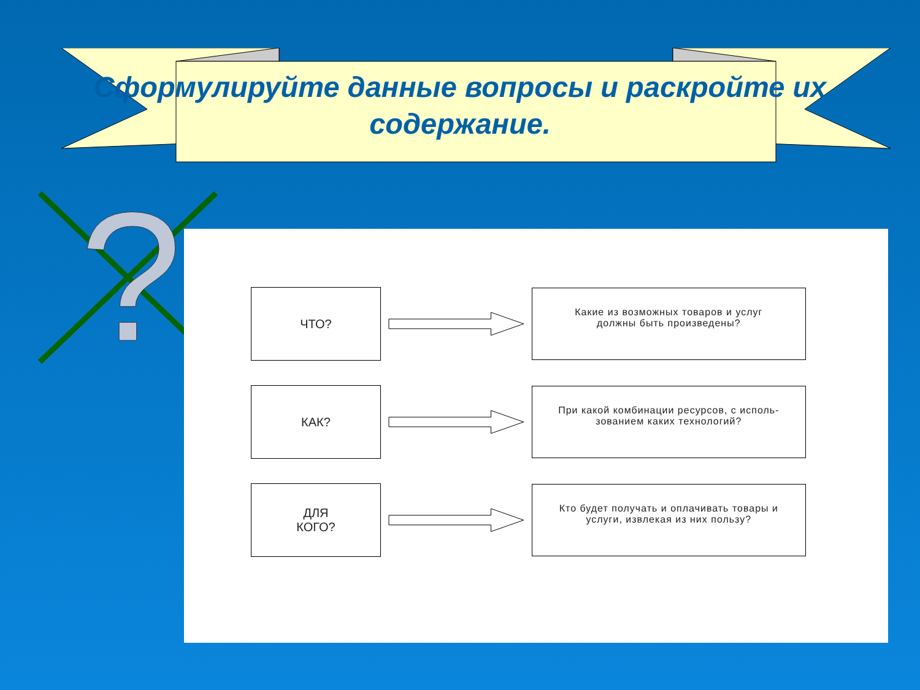Сформулируйте данные вопросы и раскройте их содержание.
?
ЧТО?
Какие из возможных товаров и услуг
должны быть произведены?
КАК?
При какой комбинации ресурсов, с исполь-
зованием каких технологий?
ДЛЯ
КОГО?
Кто будет получать и оплачивать товары и
услуги, извлекая из них пользу?